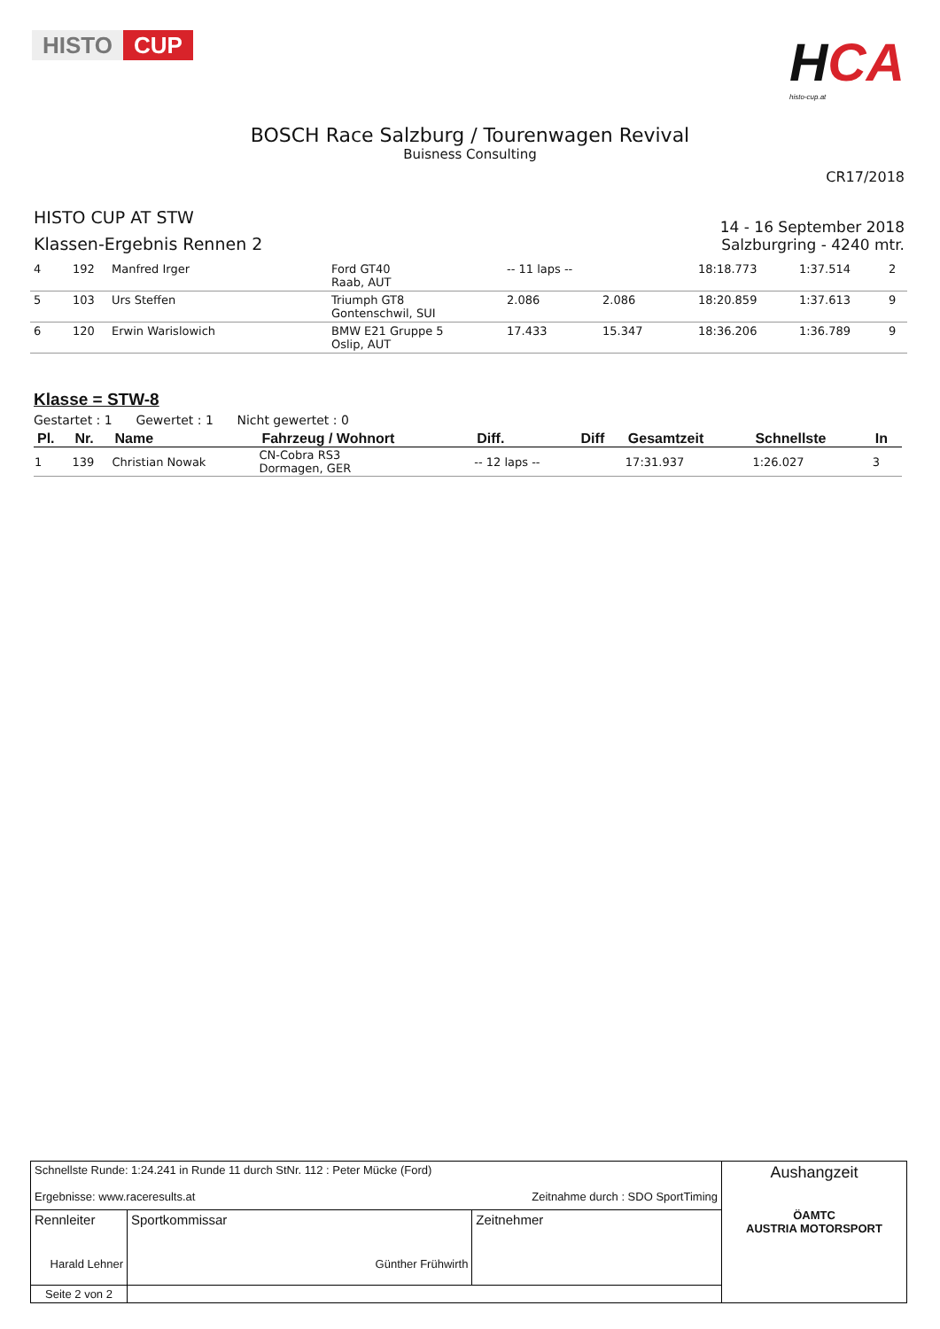HISTO CUP
HCA
histo-cup.at
BOSCH Race Salzburg / Tourenwagen Revival
Buisness Consulting
CR17/2018
HISTO CUP AT STW
Klassen-Ergebnis Rennen 2
14 - 16 September 2018
Salzburgring - 4240 mtr.
| 4 | 192 | Manfred Irger | Ford GT40 Raab, AUT | -- 11 laps -- | | 18:18.773 | 1:37.514 | 2 |
| 5 | 103 | Urs Steffen | Triumph GT8 Gontenschwil, SUI | 2.086 | 2.086 | 18:20.859 | 1:37.613 | 9 |
| 6 | 120 | Erwin Warislowich | BMW E21 Gruppe 5 Oslip, AUT | 17.433 | 15.347 | 18:36.206 | 1:36.789 | 9 |
Klasse = STW-8
Gestartet : 1 Gewertet : 1 Nicht gewertet : 0
| Pl. | Nr. | Name | Fahrzeug / Wohnort | Diff. | Diff | Gesamtzeit | Schnellste | In |
| --- | --- | --- | --- | --- | --- | --- | --- | --- |
| 1 | 139 | Christian Nowak | CN-Cobra RS3 Dormagen, GER | -- 12 laps -- | | 17:31.937 | 1:26.027 | 3 |
| Schnellste Runde: 1:24.241 in Runde 11 durch StNr. 112 : Peter Mücke (Ford) Ergebnisse: www.raceresults.at Zeitnahme durch : SDO SportTiming | | | | Aushangzeit ÖAMTC AUSTRIA MOTORSPORT |
| Rennleiter Harald Lehner | | Sportkommissar Günther Frühwirth | Zeitnehmer | |
| Seite 2 von 2 | | | | |